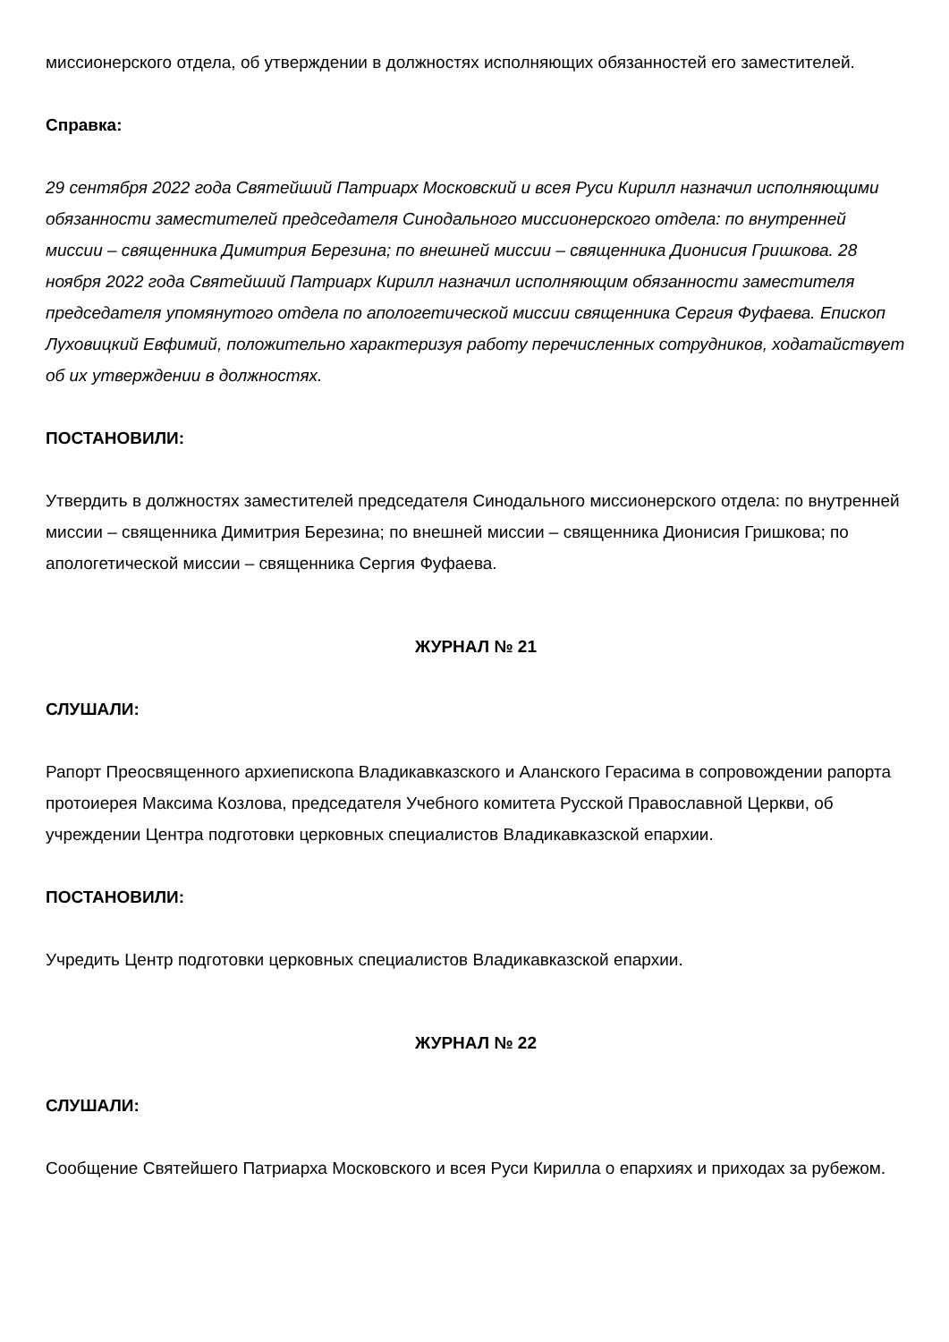миссионерского отдела, об утверждении в должностях исполняющих обязанностей его заместителей.
Справка:
29 сентября 2022 года Святейший Патриарх Московский и всея Руси Кирилл назначил исполняющими обязанности заместителей председателя Синодального миссионерского отдела: по внутренней миссии – священника Димитрия Березина; по внешней миссии – священника Дионисия Гришкова. 28 ноября 2022 года Святейший Патриарх Кирилл назначил исполняющим обязанности заместителя председателя упомянутого отдела по апологетической миссии священника Сергия Фуфаева. Епископ Луховицкий Евфимий, положительно характеризуя работу перечисленных сотрудников, ходатайствует об их утверждении в должностях.
ПОСТАНОВИЛИ:
Утвердить в должностях заместителей председателя Синодального миссионерского отдела: по внутренней миссии – священника Димитрия Березина; по внешней миссии – священника Дионисия Гришкова; по апологетической миссии – священника Сергия Фуфаева.
ЖУРНАЛ № 21
СЛУШАЛИ:
Рапорт Преосвященного архиепископа Владикавказского и Аланского Герасима в сопровождении рапорта протоиерея Максима Козлова, председателя Учебного комитета Русской Православной Церкви, об учреждении Центра подготовки церковных специалистов Владикавказской епархии.
ПОСТАНОВИЛИ:
Учредить Центр подготовки церковных специалистов Владикавказской епархии.
ЖУРНАЛ № 22
СЛУШАЛИ:
Сообщение Святейшего Патриарха Московского и всея Руси Кирилла о епархиях и приходах за рубежом.